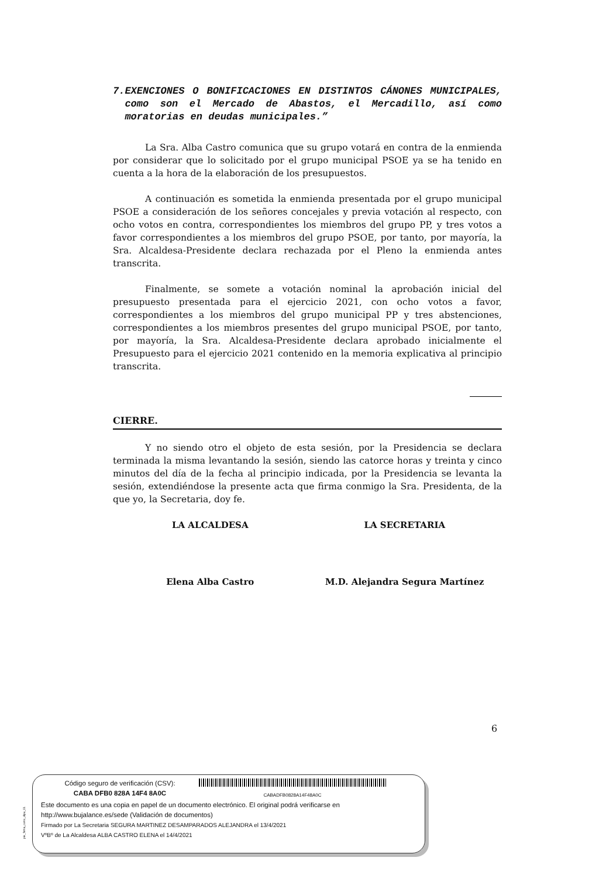7. EXENCIONES O BONIFICACIONES EN DISTINTOS CÁNONES MUNICIPALES, como son el Mercado de Abastos, el Mercadillo, así como moratorias en deudas municipales.”
La Sra. Alba Castro comunica que su grupo votará en contra de la enmienda por considerar que lo solicitado por el grupo municipal PSOE ya se ha tenido en cuenta a la hora de la elaboración de los presupuestos.
A continuación es sometida la enmienda presentada por el grupo municipal PSOE a consideración de los señores concejales y previa votación al respecto, con ocho votos en contra, correspondientes los miembros del grupo PP, y tres votos a favor correspondientes a los miembros del grupo PSOE, por tanto, por mayoría, la Sra. Alcaldesa-Presidente declara rechazada por el Pleno la enmienda antes transcrita.
Finalmente, se somete a votación nominal la aprobación inicial del presupuesto presentada para el ejercicio 2021, con ocho votos a favor, correspondientes a los miembros del grupo municipal PP y tres abstenciones, correspondientes a los miembros presentes del grupo municipal PSOE, por tanto, por mayoría, la Sra. Alcaldesa-Presidente declara aprobado inicialmente el Presupuesto para el ejercicio 2021 contenido en la memoria explicativa al principio transcrita.
CIERRE.
Y no siendo otro el objeto de esta sesión, por la Presidencia se declara terminada la misma levantando la sesión, siendo las catorce horas y treinta y cinco minutos del día de la fecha al principio indicada, por la Presidencia se levanta la sesión, extendiéndose la presente acta que firma conmigo la Sra. Presidenta, de la que yo, la Secretaria, doy fe.
LA ALCALDESA LA SECRETARIA
Elena Alba Castro M.D. Alejandra Segura Martínez
6
pie_firma_corto_dipu_01
Código seguro de verificación (CSV):
CABA DFB0 828A 14F4 8A0C
CABADFB0828A14F48A0C
Este documento es una copia en papel de un documento electrónico. El original podrá verificarse en
http://www.bujalance.es/sede (Validación de documentos)
Firmado por La Secretaria SEGURA MARTINEZ DESAMPARADOS ALEJANDRA el 13/4/2021
VºBº de La Alcaldesa ALBA CASTRO ELENA el 14/4/2021